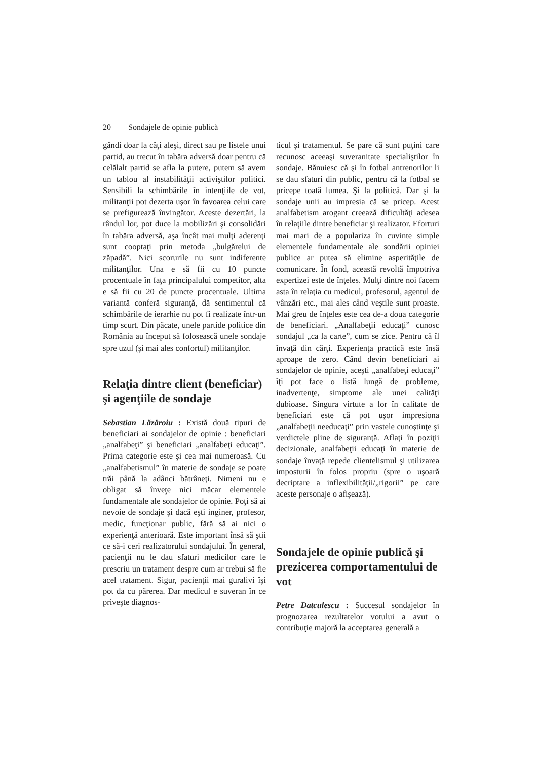20 Sondajele de opinie publică
gândi doar la câţi aleşi, direct sau pe listele unui partid, au trecut în tabăra adversă doar pentru că celălalt partid se afla la putere, putem să avem un tablou al instabilităţii activiştilor politici. Sensibili la schimbările în intenţiile de vot, militanţii pot dezerta uşor în favoarea celui care se prefigurează învingător. Aceste dezertări, la rândul lor, pot duce la mobilizări şi consolidări în tabăra adversă, aşa încât mai mulţi aderenţi sunt cooptaţi prin metoda „bulgărelui de zăpadă”. Nici scorurile nu sunt indiferente militanţilor. Una e să fii cu 10 puncte procentuale în faţa principalului competitor, alta e să fii cu 20 de puncte procentuale. Ultima variantă conferă siguranţă, dă sentimentul că schimbările de ierarhie nu pot fi realizate într-un timp scurt. Din păcate, unele partide politice din România au început să folosească unele sondaje spre uzul (şi mai ales confortul) militanţilor.
Relaţia dintre client (beneficiar) şi agenţiile de sondaje
Sebastian Lăzăroiu : Există două tipuri de beneficiari ai sondajelor de opinie : beneficiari „analfabeţi” şi beneficiari „analfabeţi educaţi”. Prima categorie este şi cea mai numeroasă. Cu „analfabetismul” în materie de sondaje se poate trăi până la adânci bătrâneţi. Nimeni nu e obligat să înveţe nici măcar elementele fundamentale ale sondajelor de opinie. Poţi să ai nevoie de sondaje şi dacă eşti inginer, profesor, medic, funcţionar public, fără să ai nici o experienţă anterioară. Este important însă să ştii ce să-i ceri realizatorului sondajului. În general, pacienţii nu le dau sfaturi medicilor care le prescriu un tratament despre cum ar trebui să fie acel tratament. Sigur, pacienţii mai guralivi îşi pot da cu părerea. Dar medicul e suveran în ce priveşte diagnos-
ticul şi tratamentul. Se pare că sunt puţini care recunosc aceeaşi suveranitate specialiştilor în sondaje. Bănuiesc că şi în fotbal antrenorilor li se dau sfaturi din public, pentru că la fotbal se pricepe toată lumea. Şi la politică. Dar şi la sondaje unii au impresia că se pricep. Acest analfabetism arogant creează dificultăţi adesea în relaţiile dintre beneficiar şi realizator. Eforturi mai mari de a populariza în cuvinte simple elementele fundamentale ale sondării opiniei publice ar putea să elimine asperităţile de comunicare. În fond, această revoltă împotriva expertizei este de înţeles. Mulţi dintre noi facem asta în relaţia cu medicul, profesorul, agentul de vânzări etc., mai ales când veştile sunt proaste. Mai greu de înţeles este cea de-a doua categorie de beneficiari. „Analfabeţii educaţi” cunosc sondajul „ca la carte”, cum se zice. Pentru că îl învaţă din cărţi. Experienţa practică este însă aproape de zero. Când devin beneficiari ai sondajelor de opinie, aceşti „analfabeţi educaţi” îţi pot face o listă lungă de probleme, inadvertenţe, simptome ale unei calităţi dubioase. Singura virtute a lor în calitate de beneficiari este că pot uşor impresiona „analfabeţii needucaţi” prin vastele cunoştinţe şi verdictele pline de siguranţă. Aflaţi în poziţii decizionale, analfabeţii educaţi în materie de sondaje învaţă repede clientelismul şi utilizarea imposturii în folos propriu (spre o uşoară decriptare a inflexibilităţii/„rigorii” pe care aceste personaje o afişează).
Sondajele de opinie publică şi prezicerea comportamentului de vot
Petre Datculescu : Succesul sondajelor în prognozarea rezultatelor votului a avut o contribuţie majoră la acceptarea generală a